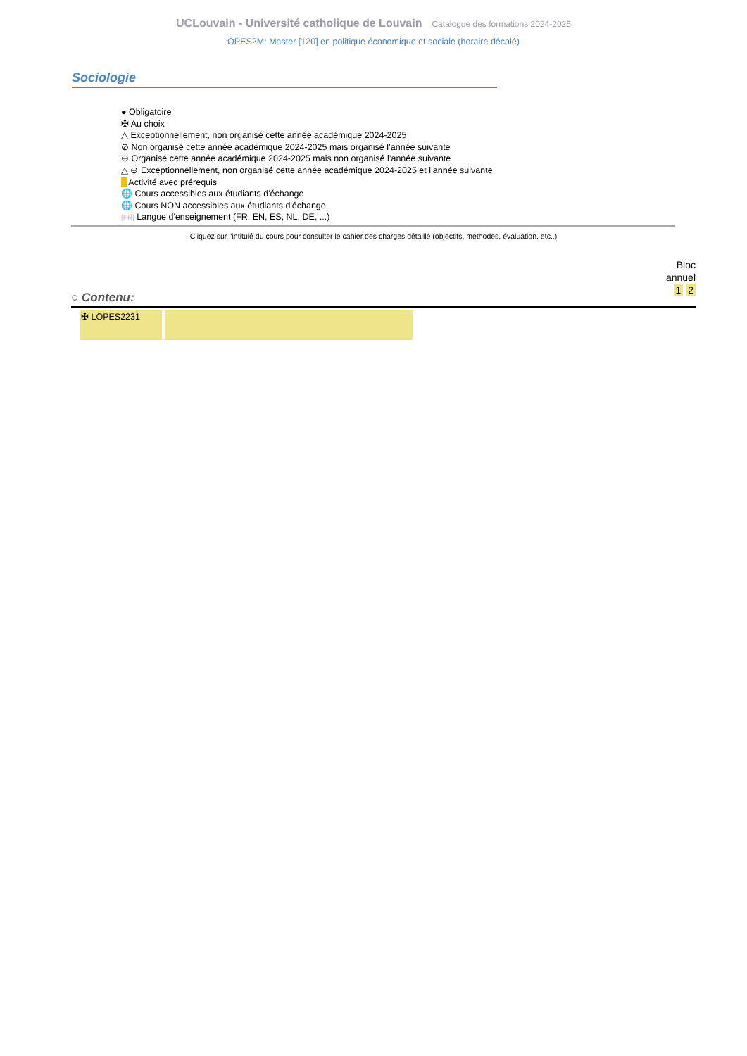UCLouvain - Université catholique de Louvain Catalogue des formations 2024-2025
OPES2M: Master [120] en politique économique et sociale (horaire décalé)
Sociologie
● Obligatoire
✠ Au choix
△ Exceptionnellement, non organisé cette année académique 2024-2025
⊘ Non organisé cette année académique 2024-2025 mais organisé l’année suivante
⊕ Organisé cette année académique 2024-2025 mais non organisé l’année suivante
△ ⊕ Exceptionnellement, non organisé cette année académique 2024-2025 et l’année suivante
■ Activité avec prérequis
🌐 Cours accessibles aux étudiants d'échange
🌐 Cours NON accessibles aux étudiants d'échange
[FR] Langue d'enseignement (FR, EN, ES, NL, DE, ...)
Cliquez sur l'intitulé du cours pour consulter le cahier des charges détaillé (objectifs, méthodes, évaluation, etc..)
Bloc
annuel
1 2
○ Contenu:
| ✠ LOPES2231 | |